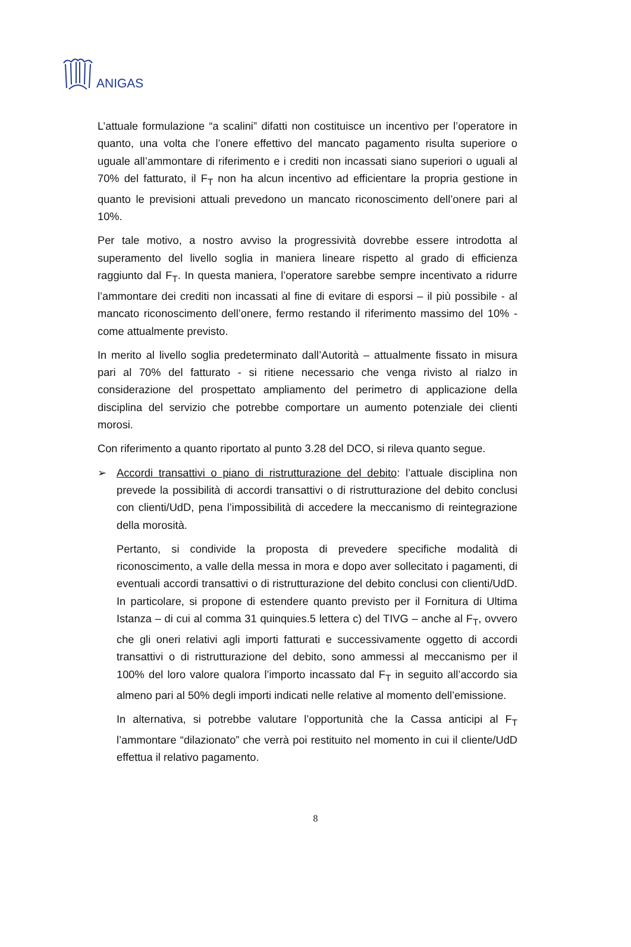ANIGAS
L’attuale formulazione “a scalini” difatti non costituisce un incentivo per l’operatore in quanto, una volta che l’onere effettivo del mancato pagamento risulta superiore o uguale all’ammontare di riferimento e i crediti non incassati siano superiori o uguali al 70% del fatturato, il F<sub>T</sub> non ha alcun incentivo ad efficientare la propria gestione in quanto le previsioni attuali prevedono un mancato riconoscimento dell’onere pari al 10%.
Per tale motivo, a nostro avviso la progressività dovrebbe essere introdotta al superamento del livello soglia in maniera lineare rispetto al grado di efficienza raggiunto dal F<sub>T</sub>. In questa maniera, l’operatore sarebbe sempre incentivato a ridurre l’ammontare dei crediti non incassati al fine di evitare di esporsi – il più possibile - al mancato riconoscimento dell’onere, fermo restando il riferimento massimo del 10% - come attualmente previsto.
In merito al livello soglia predeterminato dall’Autorità – attualmente fissato in misura pari al 70% del fatturato - si ritiene necessario che venga rivisto al rialzo in considerazione del prospettato ampliamento del perimetro di applicazione della disciplina del servizio che potrebbe comportare un aumento potenziale dei clienti morosi.
Con riferimento a quanto riportato al punto 3.28 del DCO, si rileva quanto segue.
➢ Accordi transattivi o piano di ristrutturazione del debito: l’attuale disciplina non prevede la possibilità di accordi transattivi o di ristrutturazione del debito conclusi con clienti/UdD, pena l’impossibilità di accedere la meccanismo di reintegrazione della morosità.
Pertanto, si condivide la proposta di prevedere specifiche modalità di riconoscimento, a valle della messa in mora e dopo aver sollecitato i pagamenti, di eventuali accordi transattivi o di ristrutturazione del debito conclusi con clienti/UdD. In particolare, si propone di estendere quanto previsto per il Fornitura di Ultima Istanza – di cui al comma 31 quinquies.5 lettera c) del TIVG – anche al F<sub>T</sub>, ovvero che gli oneri relativi agli importi fatturati e successivamente oggetto di accordi transattivi o di ristrutturazione del debito, sono ammessi al meccanismo per il 100% del loro valore qualora l’importo incassato dal F<sub>T</sub> in seguito all’accordo sia almeno pari al 50% degli importi indicati nelle relative al momento dell’emissione.
In alternativa, si potrebbe valutare l’opportunità che la Cassa anticipi al F<sub>T</sub> l’ammontare “dilazionato” che verrà poi restituito nel momento in cui il cliente/UdD effettua il relativo pagamento.
8